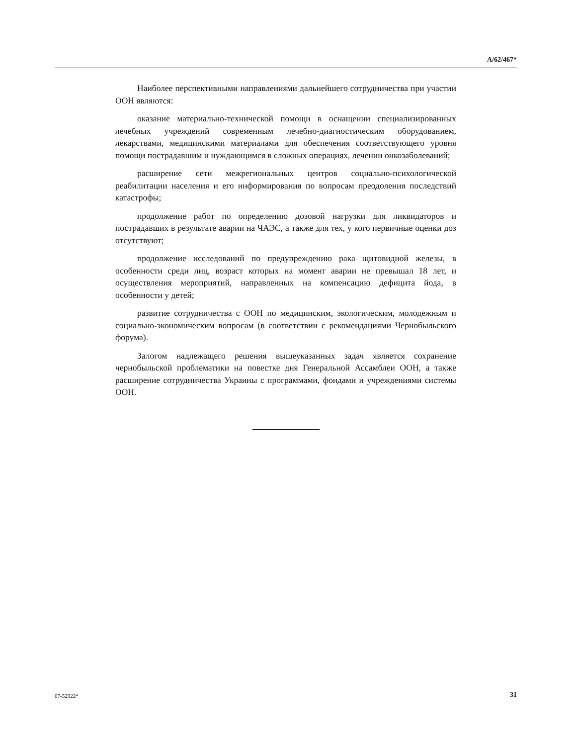A/62/467*
Наиболее перспективными направлениями дальнейшего сотрудничества при участии ООН являются:
оказание материально-технической помощи в оснащении специализированных лечебных учреждений современным лечебно-диагностическим оборудованием, лекарствами, медицинскими материалами для обеспечения соответствующего уровня помощи пострадавшим и нуждающимся в сложных операциях, лечении онкозаболеваний;
расширение сети межрегиональных центров социально-психологической реабилитации населения и его информирования по вопросам преодоления последствий катастрофы;
продолжение работ по определению дозовой нагрузки для ликвидаторов и пострадавших в результате аварии на ЧАЭС, а также для тех, у кого первичные оценки доз отсутствуют;
продолжение исследований по предупреждению рака щитовидной железы, в особенности среди лиц, возраст которых на момент аварии не превышал 18 лет, и осуществления мероприятий, направленных на компенсацию дефицита йода, в особенности у детей;
развитие сотрудничества с ООН по медицинским, экологическим, молодежным и социально-экономическим вопросам (в соответствии с рекомендациями Чернобыльского форума).
Залогом надлежащего решения вышеуказанных задач является сохранение чернобыльской проблематики на повестке дня Генеральной Ассамблеи ООН, а также расширение сотрудничества Украины с программами, фондами и учреждениями системы ООН.
07-52922* 31